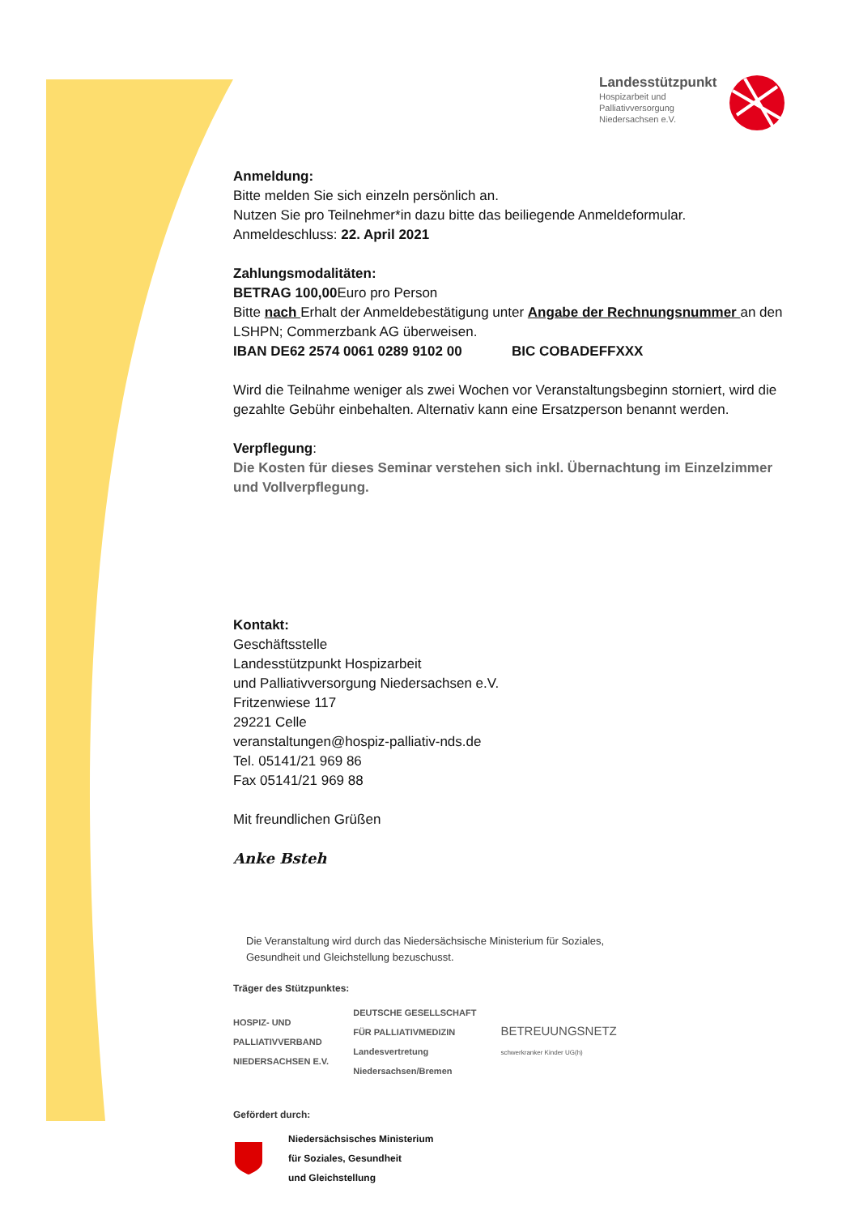Landesstützpunkt
Hospizarbeit und Palliativversorgung Niedersachsen e.V.
Anmeldung:
Bitte melden Sie sich einzeln persönlich an.
Nutzen Sie pro Teilnehmer*in dazu bitte das beiliegende Anmeldeformular.
Anmeldeschluss: 22. April 2021
Zahlungsmodalitäten:
BETRAG 100,00 Euro pro Person
Bitte nach Erhalt der Anmeldebestätigung unter Angabe der Rechnungsnummer an den LSHPN; Commerzbank AG überweisen.
IBAN DE62 2574 0061 0289 9102 00 BIC COBADEFFXXX
Wird die Teilnahme weniger als zwei Wochen vor Veranstaltungsbeginn storniert, wird die gezahlte Gebühr einbehalten. Alternativ kann eine Ersatzperson benannt werden.
Verpflegung:
Die Kosten für dieses Seminar verstehen sich inkl. Übernachtung im Einzelzimmer und Vollverpflegung.
Kontakt:
Geschäftsstelle
Landesstützpunkt Hospizarbeit
und Palliativversorgung Niedersachsen e.V.
Fritzenwiese 117
29221 Celle
veranstaltungen@hospiz-palliativ-nds.de
Tel. 05141/21 969 86
Fax 05141/21 969 88
Mit freundlichen Grüßen
Anke Bsteh
Die Veranstaltung wird durch das Niedersächsische Ministerium für Soziales,
Gesundheit und Gleichstellung bezuschusst.
Träger des Stützpunktes:
HOSPIZ- UND
PALLIATIVVERBAND
NIEDERSACHSEN E.V.
DEUTSCHE GESELLSCHAFT
FÜR PALLIATIVMEDIZIN
Landesvertretung
Niedersachsen/Bremen
BETREUUNGSNETZ
schwerkranker Kinder UG(h)
Gefördert durch:
Niedersächsisches Ministerium
für Soziales, Gesundheit
und Gleichstellung